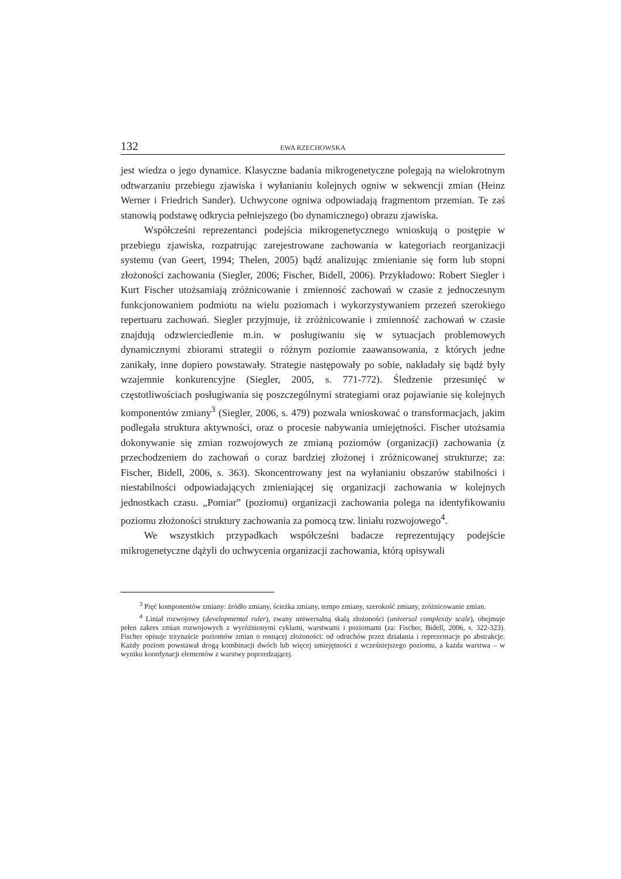132 EWA RZECHOWSKA
jest wiedza o jego dynamice. Klasyczne badania mikrogenetyczne polegają na wielokrotnym odtwarzaniu przebiegu zjawiska i wyłanianiu kolejnych ogniw w sekwencji zmian (Heinz Werner i Friedrich Sander). Uchwycone ogniwa odpowiadają fragmentom przemian. Te zaś stanowią podstawę odkrycia pełniejszego (bo dynamicznego) obrazu zjawiska.
Współcześni reprezentanci podejścia mikrogenetycznego wnioskują o postępie w przebiegu zjawiska, rozpatrując zarejestrowane zachowania w kategoriach reorganizacji systemu (van Geert, 1994; Thelen, 2005) bądź analizując zmienianie się form lub stopni złożoności zachowania (Siegler, 2006; Fischer, Bidell, 2006). Przykładowo: Robert Siegler i Kurt Fischer utożsamiają zróżnicowanie i zmienność zachowań w czasie z jednoczesnym funkcjonowaniem podmiotu na wielu poziomach i wykorzystywaniem przezeń szerokiego repertuaru zachowań. Siegler przyjmuje, iż zróżnicowanie i zmienność zachowań w czasie znajdują odzwierciedlenie m.in. w posługiwaniu się w sytuacjach problemowych dynamicznymi zbiorami strategii o różnym poziomie zaawansowania, z których jedne zanikały, inne dopiero powstawały. Strategie następowały po sobie, nakładały się bądź były wzajemnie konkurencyjne (Siegler, 2005, s. 771-772). Śledzenie przesunięć w częstotliwościach posługiwania się poszczególnymi strategiami oraz pojawianie się kolejnych komponentów zmiany<sup>3</sup> (Siegler, 2006, s. 479) pozwala wnioskować o transformacjach, jakim podlegała struktura aktywności, oraz o procesie nabywania umiejętności. Fischer utożsamia dokonywanie się zmian rozwojowych ze zmianą poziomów (organizacji) zachowania (z przechodzeniem do zachowań o coraz bardziej złożonej i zróżnicowanej strukturze; za: Fischer, Bidell, 2006, s. 363). Skoncentrowany jest na wyłanianiu obszarów stabilności i niestabilności odpowiadających zmieniającej się organizacji zachowania w kolejnych jednostkach czasu. „Pomiar” (poziomu) organizacji zachowania polega na identyfikowaniu poziomu złożoności struktury zachowania za pomocą tzw. liniału rozwojowego<sup>4</sup>.
We wszystkich przypadkach współcześni badacze reprezentujący podejście mikrogenetyczne dążyli do uchwycenia organizacji zachowania, którą opisywali
<sup>3</sup> Pięć komponentów zmiany: źródło zmiany, ścieżka zmiany, tempo zmiany, szerokość zmiany, zróżnicowanie zmian.
<sup>4</sup> Liniał rozwojowy (developmental ruler), zwany uniwersalną skalą złożoności (universal complexity scale), obejmuje pełen zakres zmian rozwojowych z wyróżnionymi cyklami, warstwami i poziomami (za: Fischer, Bidell, 2006, s. 322-323). Fischer opisuje trzynaście poziomów zmian o rosnącej złożoności: od odruchów przez działania i reprezentacje po abstrakcje. Każdy poziom powstawał drogą kombinacji dwóch lub więcej umiejętności z wcześniejszego poziomu, a każda warstwa – w wyniku koordynacji elementów z warstwy poprzedzającej.